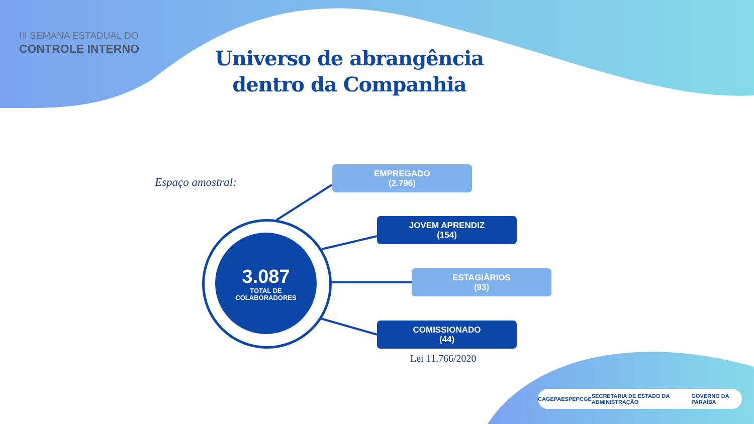III SEMANA ESTADUAL DO
CONTROLE INTERNO
Universo de abrangência dentro da Companhia
Espaço amostral:
EMPREGADO
(2.796)
JOVEM APRENDIZ
(154)
ESTAGIÁRIOS
(93)
COMISSIONADO
(44)
3.087
TOTAL DE
COLABORADORES
Lei 11.766/2020
CAGEPA ESPEP CGE SECRETARIA DE ESTADO DA ADMINISTRAÇÃO GOVERNO DA PARAÍBA